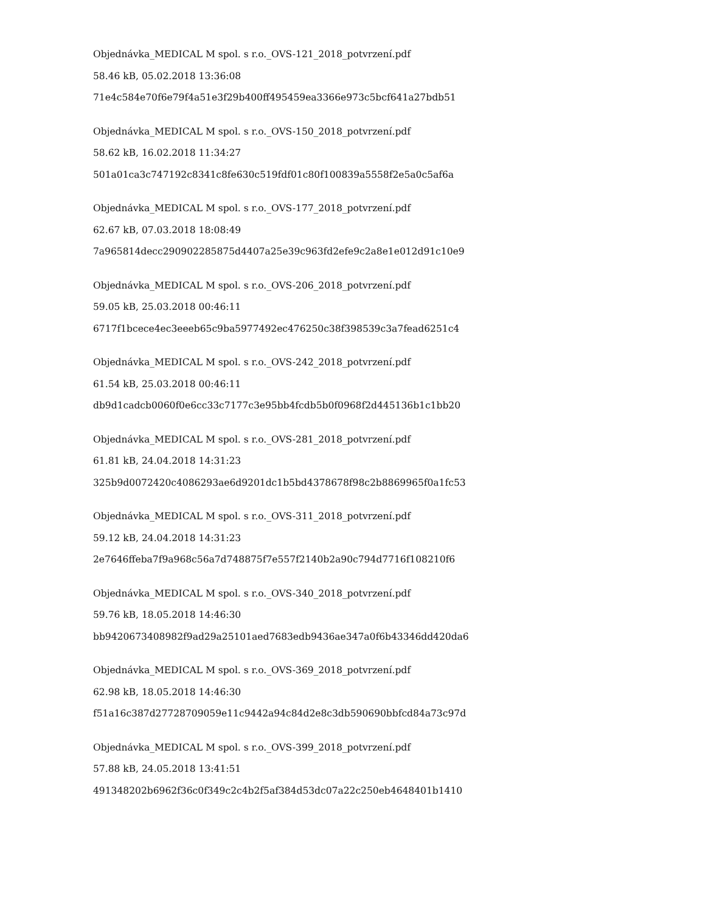Objednávka_MEDICAL M spol. s r.o._OVS-121_2018_potvrzení.pdf
58.46 kB, 05.02.2018 13:36:08
71e4c584e70f6e79f4a51e3f29b400ff495459ea3366e973c5bcf641a27bdb51
Objednávka_MEDICAL M spol. s r.o._OVS-150_2018_potvrzení.pdf
58.62 kB, 16.02.2018 11:34:27
501a01ca3c747192c8341c8fe630c519fdf01c80f100839a5558f2e5a0c5af6a
Objednávka_MEDICAL M spol. s r.o._OVS-177_2018_potvrzení.pdf
62.67 kB, 07.03.2018 18:08:49
7a965814decc290902285875d4407a25e39c963fd2efe9c2a8e1e012d91c10e9
Objednávka_MEDICAL M spol. s r.o._OVS-206_2018_potvrzení.pdf
59.05 kB, 25.03.2018 00:46:11
6717f1bcece4ec3eeeb65c9ba5977492ec476250c38f398539c3a7fead6251c4
Objednávka_MEDICAL M spol. s r.o._OVS-242_2018_potvrzení.pdf
61.54 kB, 25.03.2018 00:46:11
db9d1cadcb0060f0e6cc33c7177c3e95bb4fcdb5b0f0968f2d445136b1c1bb20
Objednávka_MEDICAL M spol. s r.o._OVS-281_2018_potvrzení.pdf
61.81 kB, 24.04.2018 14:31:23
325b9d0072420c4086293ae6d9201dc1b5bd4378678f98c2b8869965f0a1fc53
Objednávka_MEDICAL M spol. s r.o._OVS-311_2018_potvrzení.pdf
59.12 kB, 24.04.2018 14:31:23
2e7646ffeba7f9a968c56a7d748875f7e557f2140b2a90c794d7716f108210f6
Objednávka_MEDICAL M spol. s r.o._OVS-340_2018_potvrzení.pdf
59.76 kB, 18.05.2018 14:46:30
bb9420673408982f9ad29a25101aed7683edb9436ae347a0f6b43346dd420da6
Objednávka_MEDICAL M spol. s r.o._OVS-369_2018_potvrzení.pdf
62.98 kB, 18.05.2018 14:46:30
f51a16c387d27728709059e11c9442a94c84d2e8c3db590690bbfcd84a73c97d
Objednávka_MEDICAL M spol. s r.o._OVS-399_2018_potvrzení.pdf
57.88 kB, 24.05.2018 13:41:51
491348202b6962f36c0f349c2c4b2f5af384d53dc07a22c250eb4648401b1410